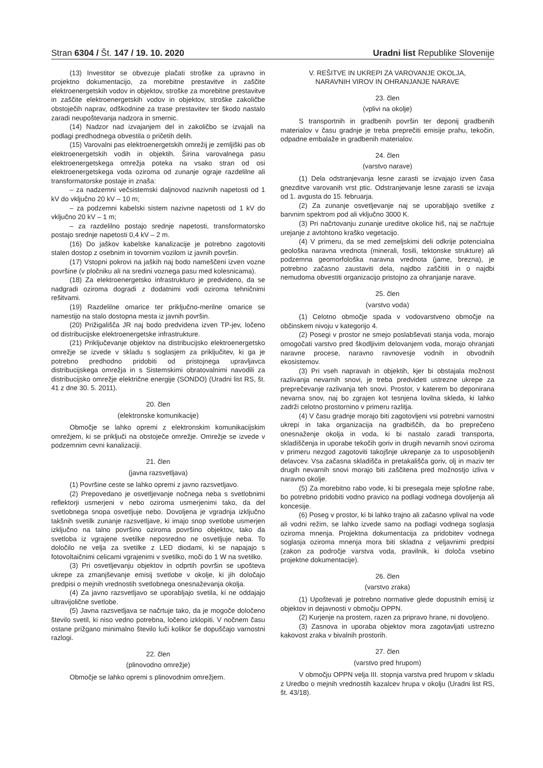Stran 6304 / Št. 147 / 19. 10. 2020
Uradni list Republike Slovenije
(13) Investitor se obvezuje plačati stroške za upravno in projektno dokumentacijo, za morebitne prestavitve in zaščite elektroenergetskih vodov in objektov, stroške za morebitne prestavitve in zaščite elektroenergetskih vodov in objektov, stroške zakoličbe obstoječih naprav, odškodnine za trase prestavitev ter škodo nastalo zaradi neupoštevanja nadzora in smernic.
(14) Nadzor nad izvajanjem del in zakoličbo se izvajali na podlagi predhodnega obvestila o pričetih delih.
(15) Varovalni pas elektroenergetskih omrežij je zemljiški pas ob elektroenergetskih vodih in objektih. Širina varovalnega pasu elektroenergetskega omrežja poteka na vsako stran od osi elektroenergetskega voda oziroma od zunanje ograje razdelilne ali transformatorske postaje in znaša:
– za nadzemni večsistemski daljnovod nazivnih napetosti od 1 kV do vključno 20 kV – 10 m;
– za podzemni kabelski sistem nazivne napetosti od 1 kV do vključno 20 kV – 1 m;
– za razdelilno postajo srednje napetosti, transformatorsko postajo srednje napetosti 0,4 kV – 2 m.
(16) Do jaškov kabelske kanalizacije je potrebno zagotoviti stalen dostop z osebnim in tovornim vozilom iz javnih površin.
(17) Vstopni pokrovi na jaških naj bodo nameščeni izven vozne površine (v pločniku ali na sredini voznega pasu med kolesnicama).
(18) Za elektroenergetsko infrastrukturo je predvideno, da se nadgradi oziroma dogradi z dodatnimi vodi oziroma tehničnimi rešitvami.
(19) Razdelilne omarice ter priključno-merilne omarice se namestijo na stalo dostopna mesta iz javnih površin.
(20) Prižigališča JR naj bodo predvidena izven TP-jev, ločeno od distribucijske elektroenergetske infrastrukture.
(21) Priključevanje objektov na distribucijsko elektroenergetsko omrežje se izvede v skladu s soglasjem za priključitev, ki ga je potrebno predhodno pridobiti od pristojnega upravljavca distribucijskega omrežja in s Sistemskimi obratovalnimi navodili za distribucijsko omrežje električne energije (SONDO) (Uradni list RS, št. 41 z dne 30. 5. 2011).
20. člen
(elektronske komunikacije)
Območje se lahko opremi z elektronskim komunikacijskim omrežjem, ki se priključi na obstoječe omrežje. Omrežje se izvede v podzemnim cevni kanalizaciji.
21. člen
(javna razsvetljava)
(1) Površine ceste se lahko opremi z javno razsvetljavo.
(2) Prepovedano je osvetljevanje nočnega neba s svetlobnimi reflektorji usmerjeni v nebo oziroma usmerjenimi tako, da del svetlobnega snopa osvetljuje nebo. Dovoljena je vgradnja izključno takšnih svetilk zunanje razsvetljave, ki imajo snop svetlobe usmerjen izključno na talno površino oziroma površino objektov, tako da svetloba iz vgrajene svetilke neposredno ne osvetljuje neba. To določilo ne velja za svetilke z LED diodami, ki se napajajo s fotovoltaičnimi celicami vgrajenimi v svetilko, moči do 1 W na svetilko.
(3) Pri osvetljevanju objektov in odprtih površin se upošteva ukrepe za zmanjševanje emisij svetlobe v okolje, ki jih določajo predpisi o mejnih vrednostih svetlobnega onesnaževanja okolja.
(4) Za javno razsvetljavo se uporabljajo svetila, ki ne oddajajo ultravijolične svetlobe.
(5) Javna razsvetljava se načrtuje tako, da je mogoče določeno število svetil, ki niso vedno potrebna, ločeno izklopiti. V nočnem času ostane prižgano minimalno število luči kolikor še dopuščajo varnostni razlogi.
22. člen
(plinovodno omrežje)
Območje se lahko opremi s plinovodnim omrežjem.
V. REŠITVE IN UKREPI ZA VAROVANJE OKOLJA,
NARAVNIH VIROV IN OHRANJANJE NARAVE
23. člen
(vplivi na okolje)
S transportnih in gradbenih površin ter deponij gradbenih materialov v času gradnje je treba preprečiti emisije prahu, tekočin, odpadne embalaže in gradbenih materialov.
24. člen
(varstvo narave)
(1) Dela odstranjevanja lesne zarasti se izvajajo izven časa gnezditve varovanih vrst ptic. Odstranjevanje lesne zarasti se izvaja od 1. avgusta do 15. februarja.
(2) Za zunanje osvetljevanje naj se uporabljajo svetilke z barvnim spektrom pod ali vključno 3000 K.
(3) Pri načrtovanju zunanje ureditve okolice hiš, naj se načrtuje urejanje z avtohtono kraško vegetacijo.
(4) V primeru, da se med zemeljskimi deli odkrije potencialna geološka naravna vrednota (minerali, fosili, tektonske strukture) ali podzemna geomorfološka naravna vrednota (jame, brezna), je potrebno začasno zaustaviti dela, najdbo zaščititi in o najdbi nemudoma obvestiti organizacijo pristojno za ohranjanje narave.
25. člen
(varstvo voda)
(1) Celotno območje spada v vodovarstveno območje na občinskem nivoju v kategorijo 4.
(2) Posegi v prostor ne smejo poslabševati stanja voda, morajo omogočati varstvo pred škodljivim delovanjem voda, morajo ohranjati naravne procese, naravno ravnovesje vodnih in obvodnih ekosistemov.
(3) Pri vseh napravah in objektih, kjer bi obstajala možnost razlivanja nevarnih snovi, je treba predvideti ustrezne ukrepe za preprečevanje razlivanja teh snovi. Prostor, v katerem bo deponirana nevarna snov, naj bo zgrajen kot tesnjena lovilna skleda, ki lahko zadrži celotno prostornino v primeru razlitja.
(4) V času gradnje morajo biti zagotovljeni vsi potrebni varnostni ukrepi in taka organizacija na gradbiščih, da bo preprečeno onesnaženje okolja in voda, ki bi nastalo zaradi transporta, skladiščenja in uporabe tekočih goriv in drugih nevarnih snovi oziroma v primeru nezgod zagotoviti takojšnje ukrepanje za to usposobljenih delavcev. Vsa začasna skladišča in pretakališča goriv, olj in maziv ter drugih nevarnih snovi morajo biti zaščitena pred možnostjo izliva v naravno okolje.
(5) Za morebitno rabo vode, ki bi presegala meje splošne rabe, bo potrebno pridobiti vodno pravico na podlagi vodnega dovoljenja ali koncesije.
(6) Poseg v prostor, ki bi lahko trajno ali začasno vplival na vode ali vodni režim, se lahko izvede samo na podlagi vodnega soglasja oziroma mnenja. Projektna dokumentacija za pridobitev vodnega soglasja oziroma mnenja mora biti skladna z veljavnimi predpisi (zakon za področje varstva voda, pravilnik, ki določa vsebino projektne dokumentacije).
26. člen
(varstvo zraka)
(1) Upoštevati je potrebno normative glede dopustnih emisij iz objektov in dejavnosti v območju OPPN.
(2) Kurjenje na prostem, razen za pripravo hrane, ni dovoljeno.
(3) Zasnova in uporaba objektov mora zagotavljati ustrezno kakovost zraka v bivalnih prostorih.
27. člen
(varstvo pred hrupom)
V območju OPPN velja III. stopnja varstva pred hrupom v skladu z Uredbo o mejnih vrednostih kazalcev hrupa v okolju (Uradni list RS, št. 43/18).